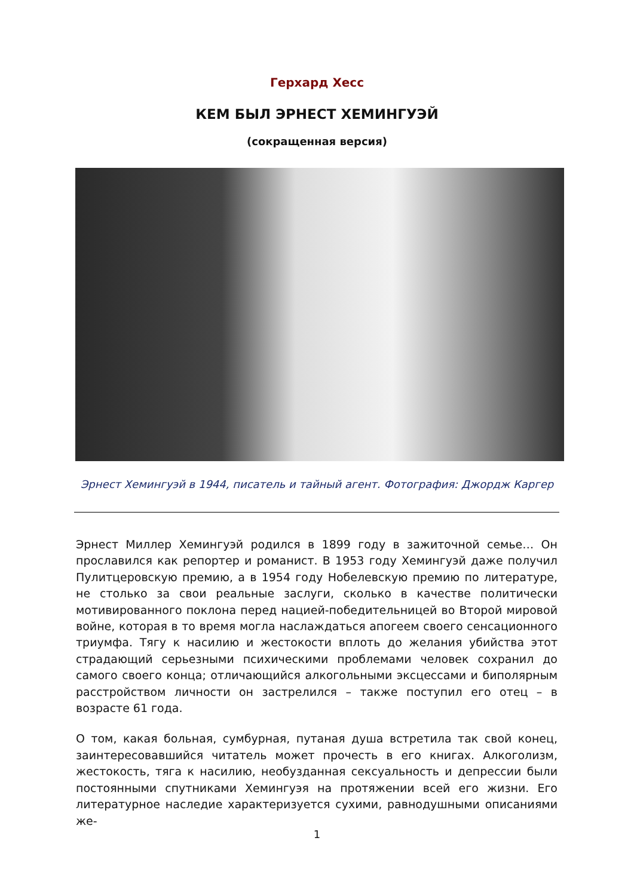Герхард Хесс
КЕМ БЫЛ ЭРНЕСТ ХЕМИНГУЭЙ
(сокращенная версия)
Эрнест Хемингуэй в 1944, писатель и тайный агент. Фотография: Джордж Каргер
Эрнест Миллер Хемингуэй родился в 1899 году в зажиточной семье… Он прославился как репортер и романист. В 1953 году Хемингуэй даже получил Пулитцеровскую премию, а в 1954 году Нобелевскую премию по литературе, не столько за свои реальные заслуги, сколько в качестве политически мотивированного поклона перед нацией-победительницей во Второй мировой войне, которая в то время могла наслаждаться апогеем своего сенсационного триумфа. Тягу к насилию и жестокости вплоть до желания убийства этот страдающий серьезными психическими проблемами человек сохранил до самого своего конца; отличающийся алкогольными эксцессами и биполярным расстройством личности он застрелился – также поступил его отец – в возрасте 61 года.
О том, какая больная, сумбурная, путаная душа встретила так свой конец, заинтересовавшийся читатель может прочесть в его книгах. Алкоголизм, жестокость, тяга к насилию, необузданная сексуальность и депрессии были постоянными спутниками Хемингуэя на протяжении всей его жизни. Его литературное наследие характеризуется сухими, равнодушными описаниями же-
1